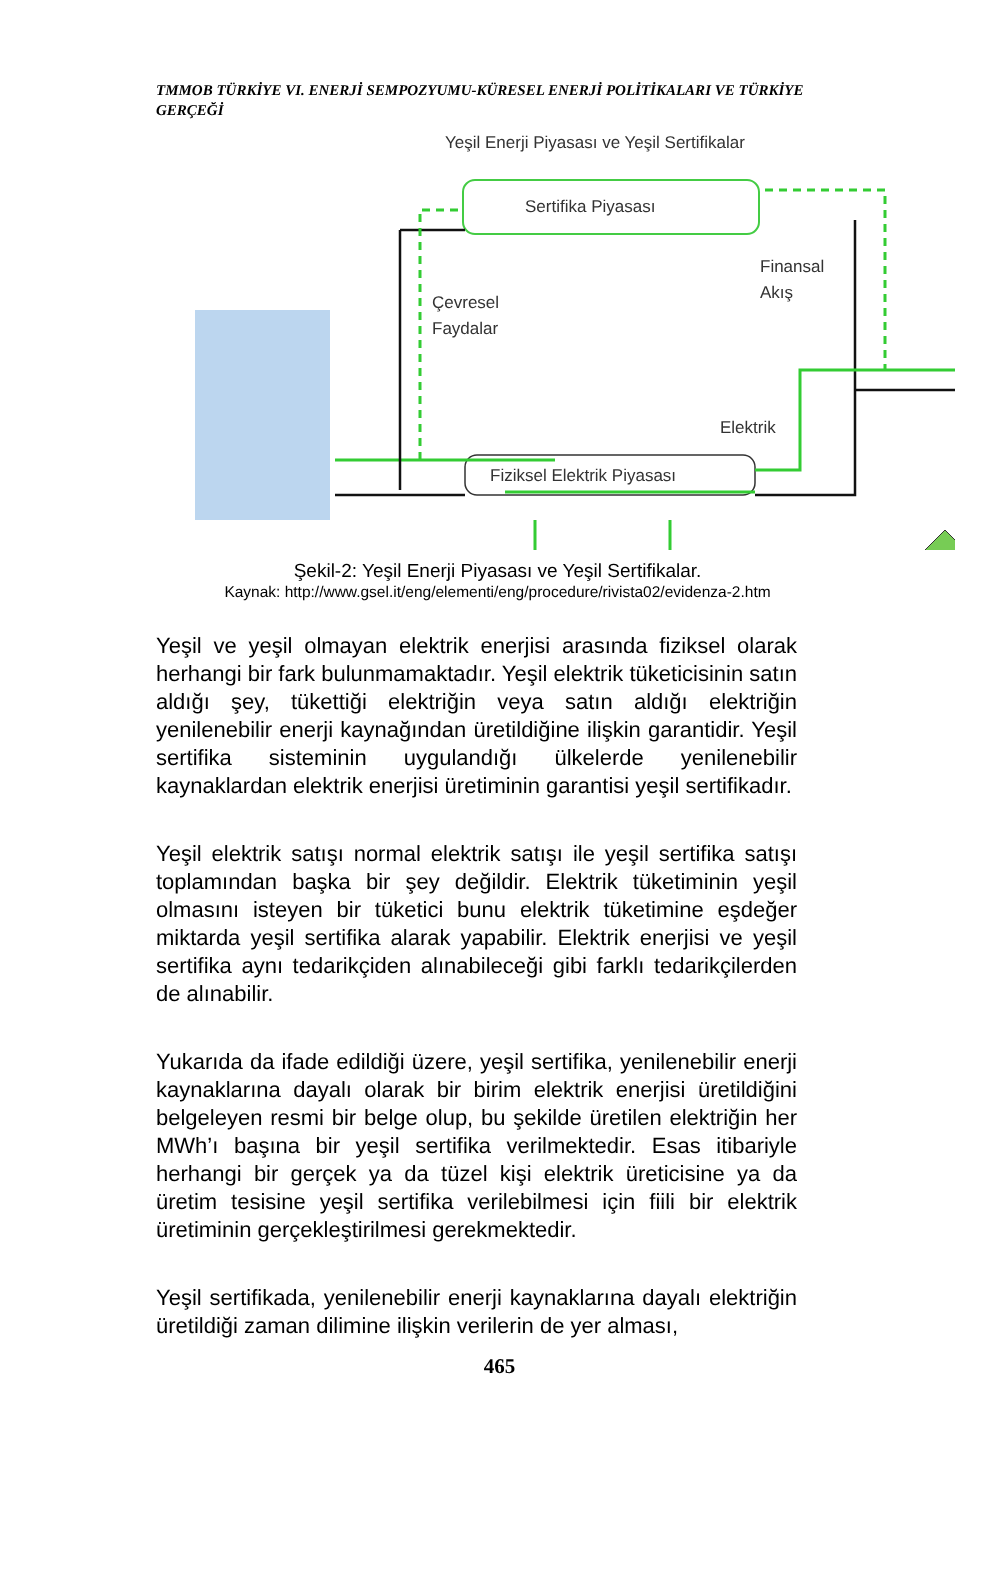TMMOB TÜRKİYE VI. ENERJİ SEMPOZYUMU-KÜRESEL ENERJİ POLİTİKALARI VE TÜRKİYE GERÇEĞİ
Yeşil Enerji Piyasası ve Yeşil Sertifikalar
Sertifika Piyasası
Fiziksel Elektrik Piyasası
Çevresel
Faydalar
Finansal
Akış
Elektrik
Şekil-2: Yeşil Enerji Piyasası ve Yeşil Sertifikalar.
Kaynak: http://www.gsel.it/eng/elementi/eng/procedure/rivista02/evidenza-2.htm
Yeşil ve yeşil olmayan elektrik enerjisi arasında fiziksel olarak herhangi bir fark bulunmamaktadır. Yeşil elektrik tüketicisinin satın aldığı şey, tükettiği elektriğin veya satın aldığı elektriğin yenilenebilir enerji kaynağından üretildiğine ilişkin garantidir. Yeşil sertifika sisteminin uygulandığı ülkelerde yenilenebilir kaynaklardan elektrik enerjisi üretiminin garantisi yeşil sertifikadır.
Yeşil elektrik satışı normal elektrik satışı ile yeşil sertifika satışı toplamından başka bir şey değildir. Elektrik tüketiminin yeşil olmasını isteyen bir tüketici bunu elektrik tüketimine eşdeğer miktarda yeşil sertifika alarak yapabilir. Elektrik enerjisi ve yeşil sertifika aynı tedarikçiden alınabileceği gibi farklı tedarikçilerden de alınabilir.
Yukarıda da ifade edildiği üzere, yeşil sertifika, yenilenebilir enerji kaynaklarına dayalı olarak bir birim elektrik enerjisi üretildiğini belgeleyen resmi bir belge olup, bu şekilde üretilen elektriğin her MWh’ı başına bir yeşil sertifika verilmektedir. Esas itibariyle herhangi bir gerçek ya da tüzel kişi elektrik üreticisine ya da üretim tesisine yeşil sertifika verilebilmesi için fiili bir elektrik üretiminin gerçekleştirilmesi gerekmektedir.
Yeşil sertifikada, yenilenebilir enerji kaynaklarına dayalı elektriğin üretildiği zaman dilimine ilişkin verilerin de yer alması,
465